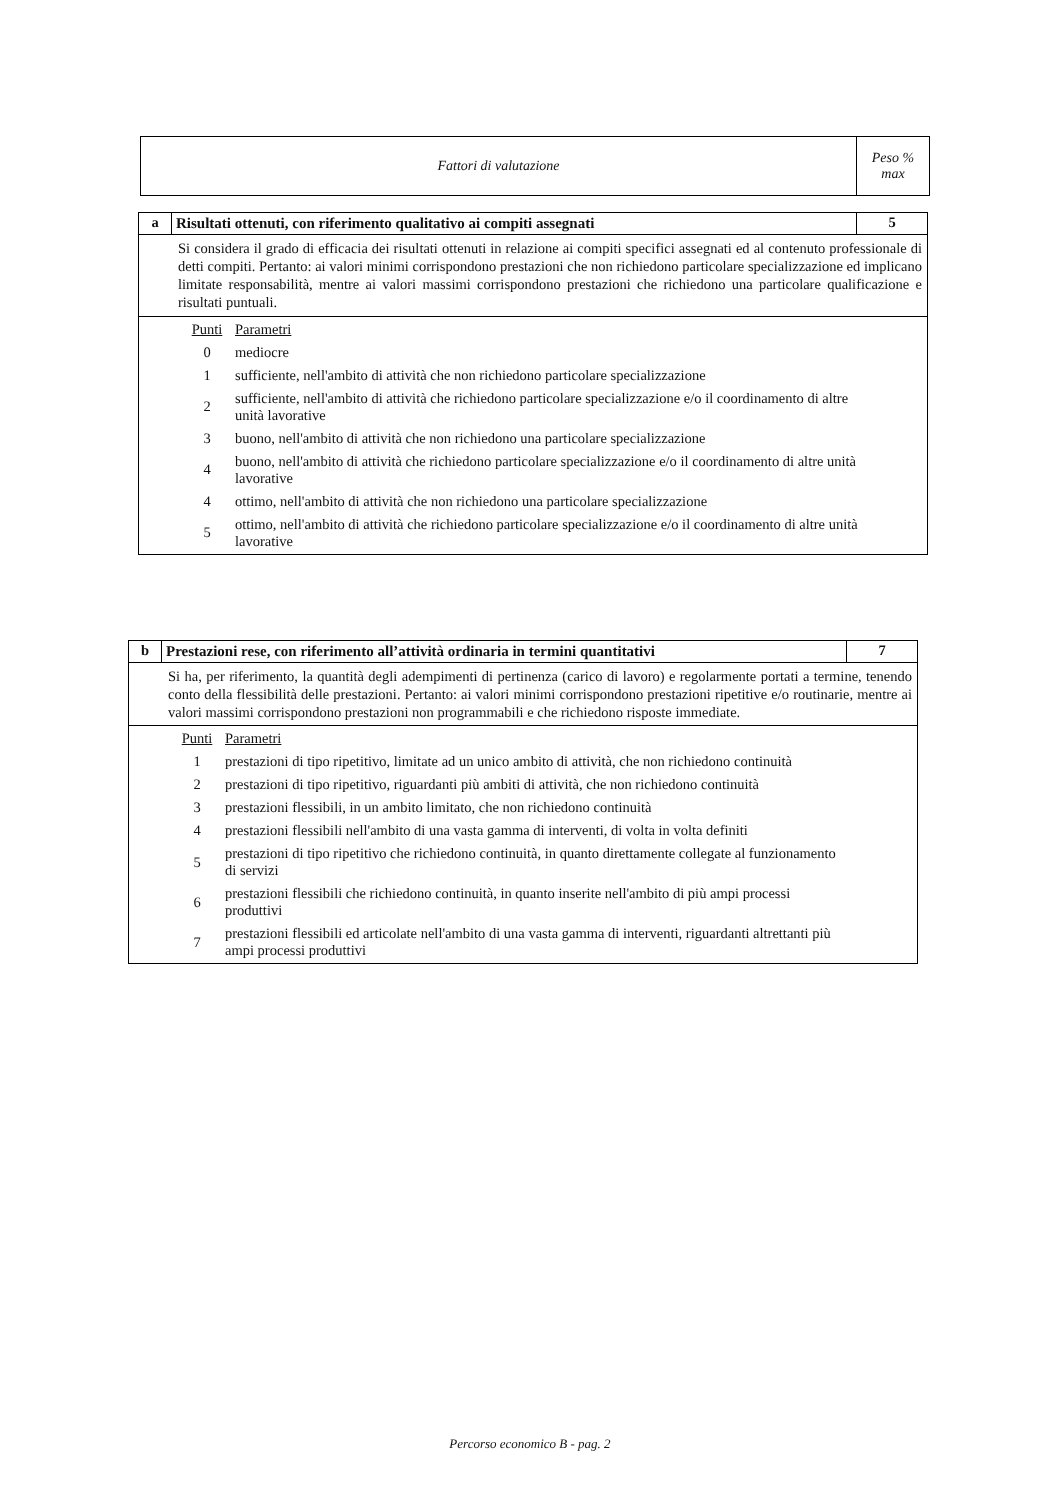| Fattori di valutazione | Peso % max |
| a | Risultati ottenuti, con riferimento qualitativo ai compiti assegnati | 5 |
| Si considera il grado di efficacia dei risultati ottenuti in relazione ai compiti specifici assegnati ed al contenuto professionale di detti compiti. Pertanto: ai valori minimi corrispondono prestazioni che non richiedono particolare specializzazione ed implicano limitate responsabilità, mentre ai valori massimi corrispondono prestazioni che richiedono una particolare qualificazione e risultati puntuali. | | |
| / Punti / Parametri / / 0 / mediocre / / 1 / sufficiente, nell'ambito di attività che non richiedono particolare specializzazione / / 2 / sufficiente, nell'ambito di attività che richiedono particolare specializzazione e/o il coordinamento di altre unità lavorative / / 3 / buono, nell'ambito di attività che non richiedono una particolare specializzazione / / 4 / buono, nell'ambito di attività che richiedono particolare specializzazione e/o il coordinamento di altre unità lavorative / / 4 / ottimo, nell'ambito di attività che non richiedono una particolare specializzazione / / 5 / ottimo, nell'ambito di attività che richiedono particolare specializzazione e/o il coordinamento di altre unità lavorative / | | |
| b | Prestazioni rese, con riferimento all’attività ordinaria in termini quantitativi | 7 |
| Si ha, per riferimento, la quantità degli adempimenti di pertinenza (carico di lavoro) e regolarmente portati a termine, tenendo conto della flessibilità delle prestazioni. Pertanto: ai valori minimi corrispondono prestazioni ripetitive e/o routinarie, mentre ai valori massimi corrispondono prestazioni non programmabili e che richiedono risposte immediate. | | |
| / Punti / Parametri / / 1 / prestazioni di tipo ripetitivo, limitate ad un unico ambito di attività, che non richiedono continuità / / 2 / prestazioni di tipo ripetitivo, riguardanti più ambiti di attività, che non richiedono continuità / / 3 / prestazioni flessibili, in un ambito limitato, che non richiedono continuità / / 4 / prestazioni flessibili nell'ambito di una vasta gamma di interventi, di volta in volta definiti / / 5 / prestazioni di tipo ripetitivo che richiedono continuità, in quanto direttamente collegate al funzionamento di servizi / / 6 / prestazioni flessibili che richiedono continuità, in quanto inserite nell'ambito di più ampi processi produttivi / / 7 / prestazioni flessibili ed articolate nell'ambito di una vasta gamma di interventi, riguardanti altrettanti più ampi processi produttivi / | | |
Percorso economico B - pag. 2